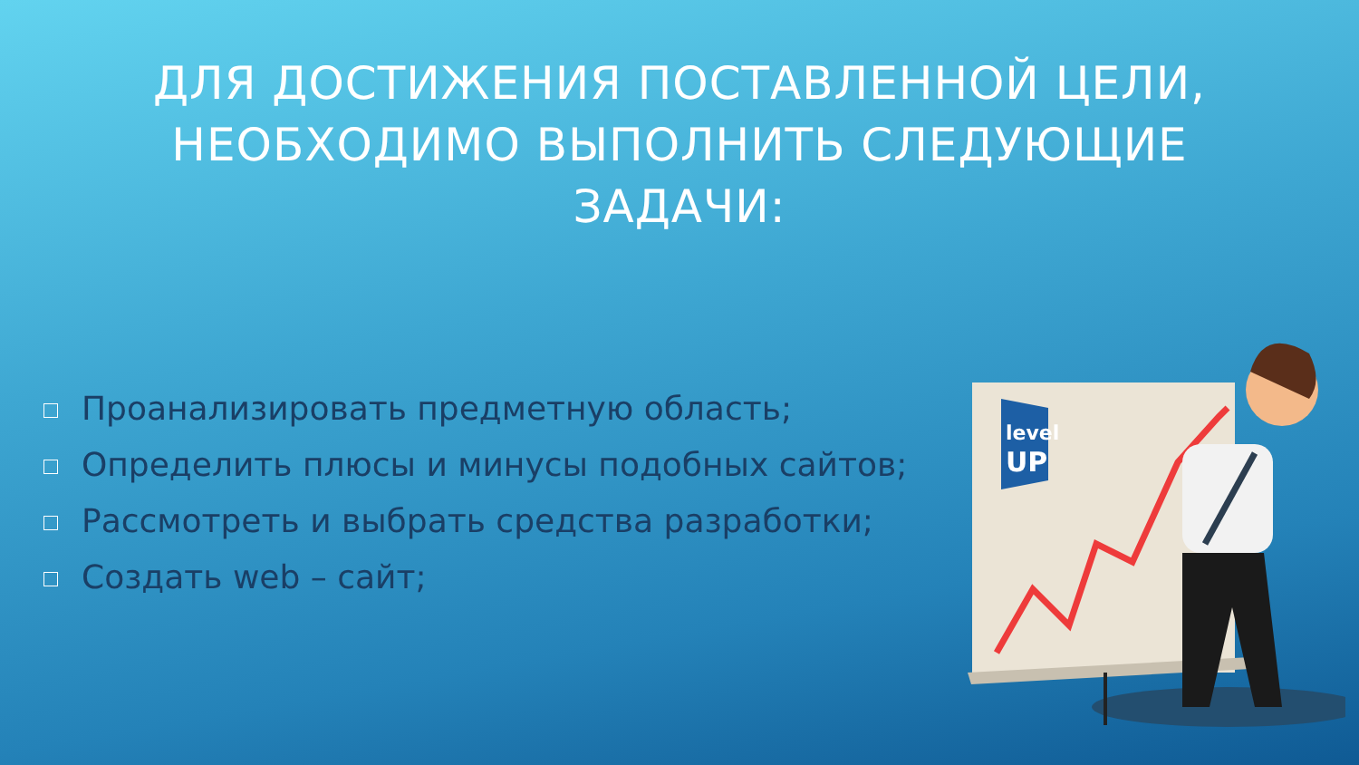ДЛЯ ДОСТИЖЕНИЯ ПОСТАВЛЕННОЙ ЦЕЛИ, НЕОБХОДИМО ВЫПОЛНИТЬ СЛЕДУЮЩИЕ ЗАДАЧИ:
Проанализировать предметную область;
Определить плюсы и минусы подобных сайтов;
Рассмотреть и выбрать средства разработки;
Создать web – сайт;
level
UP